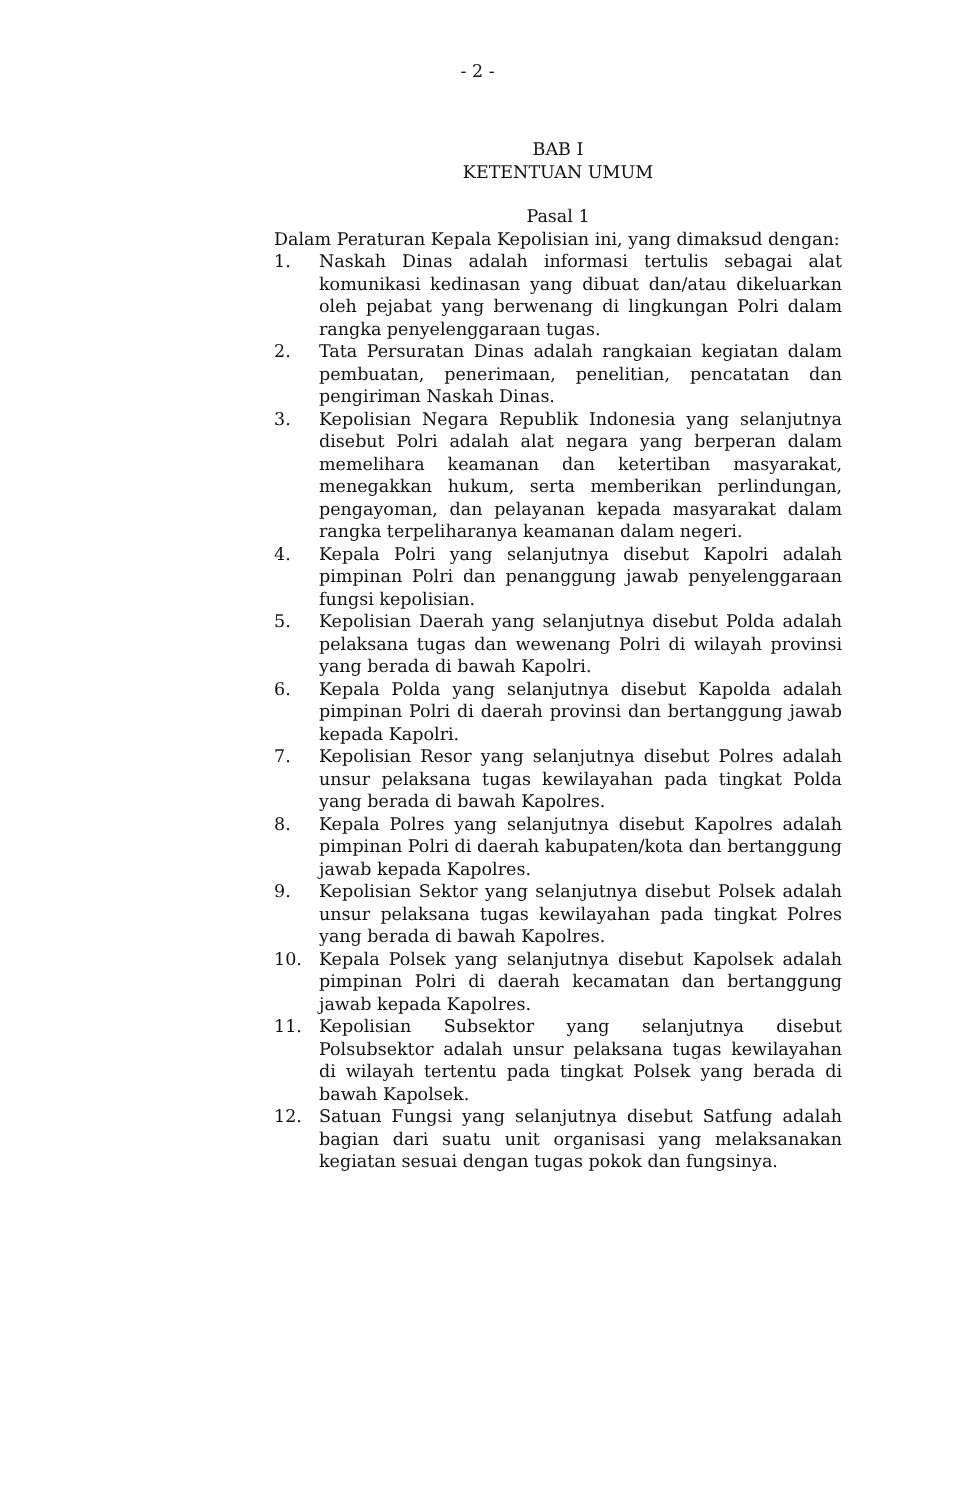- 2 -
BAB I
KETENTUAN UMUM
Pasal 1
Dalam Peraturan Kepala Kepolisian ini, yang dimaksud dengan:
1. Naskah Dinas adalah informasi tertulis sebagai alat komunikasi kedinasan yang dibuat dan/atau dikeluarkan oleh pejabat yang berwenang di lingkungan Polri dalam rangka penyelenggaraan tugas.
2. Tata Persuratan Dinas adalah rangkaian kegiatan dalam pembuatan, penerimaan, penelitian, pencatatan dan pengiriman Naskah Dinas.
3. Kepolisian Negara Republik Indonesia yang selanjutnya disebut Polri adalah alat negara yang berperan dalam memelihara keamanan dan ketertiban masyarakat, menegakkan hukum, serta memberikan perlindungan, pengayoman, dan pelayanan kepada masyarakat dalam rangka terpeliharanya keamanan dalam negeri.
4. Kepala Polri yang selanjutnya disebut Kapolri adalah pimpinan Polri dan penanggung jawab penyelenggaraan fungsi kepolisian.
5. Kepolisian Daerah yang selanjutnya disebut Polda adalah pelaksana tugas dan wewenang Polri di wilayah provinsi yang berada di bawah Kapolri.
6. Kepala Polda yang selanjutnya disebut Kapolda adalah pimpinan Polri di daerah provinsi dan bertanggung jawab kepada Kapolri.
7. Kepolisian Resor yang selanjutnya disebut Polres adalah unsur pelaksana tugas kewilayahan pada tingkat Polda yang berada di bawah Kapolres.
8. Kepala Polres yang selanjutnya disebut Kapolres adalah pimpinan Polri di daerah kabupaten/kota dan bertanggung jawab kepada Kapolres.
9. Kepolisian Sektor yang selanjutnya disebut Polsek adalah unsur pelaksana tugas kewilayahan pada tingkat Polres yang berada di bawah Kapolres.
10. Kepala Polsek yang selanjutnya disebut Kapolsek adalah pimpinan Polri di daerah kecamatan dan bertanggung jawab kepada Kapolres.
11. Kepolisian Subsektor yang selanjutnya disebut Polsubsektor adalah unsur pelaksana tugas kewilayahan di wilayah tertentu pada tingkat Polsek yang berada di bawah Kapolsek.
12. Satuan Fungsi yang selanjutnya disebut Satfung adalah bagian dari suatu unit organisasi yang melaksanakan kegiatan sesuai dengan tugas pokok dan fungsinya.